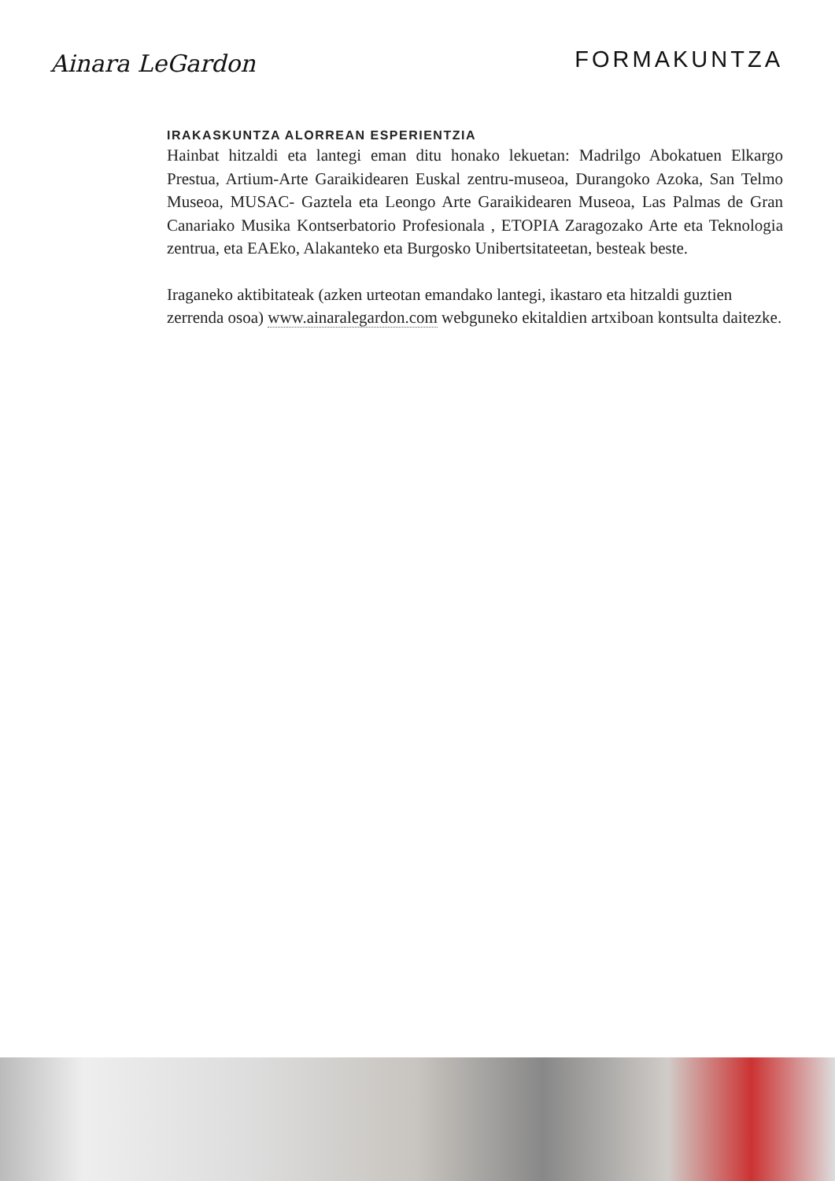Ainara LeGardon
FORMAKUNTZA
IRAKASKUNTZA ALORREAN ESPERIENTZIA
Hainbat hitzaldi eta lantegi eman ditu honako lekuetan: Madrilgo Abokatuen Elkargo Prestua, Artium-Arte Garaikidearen Euskal zentru-museoa, Durangoko Azoka, San Telmo Museoa, MUSAC- Gaztela eta Leongo Arte Garaikidearen Museoa, Las Palmas de Gran Canariako Musika Kontserbatorio Profesionala , ETOPIA Zaragozako Arte eta Teknologia zentrua, eta EAEko, Alakanteko eta Burgosko Unibertsitateetan, besteak beste.
Iraganeko aktibitateak (azken urteotan emandako lantegi, ikastaro eta hitzaldi guztien zerrenda osoa) www.ainaralegardon.com webguneko ekitaldien artxiboan kontsulta daitezke.